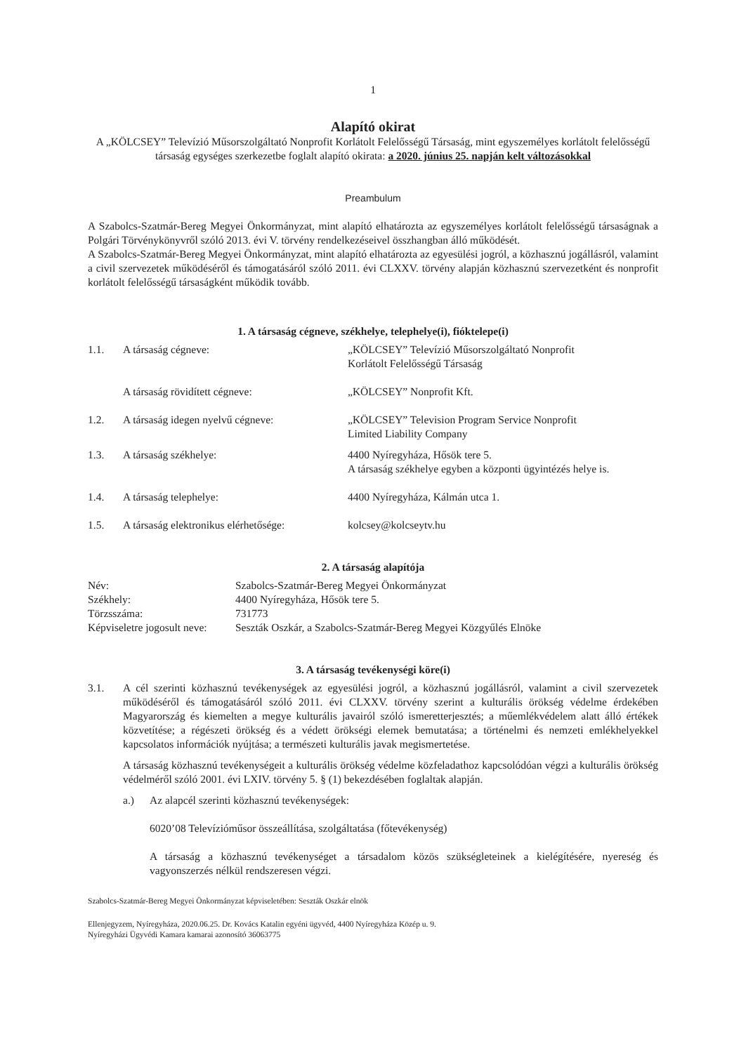1
Alapító okirat
A „KÖLCSEY” Televízió Műsorszolgáltató Nonprofit Korlátolt Felelősségű Társaság, mint egyszemélyes korlátolt felelősségű társaság egységes szerkezetbe foglalt alapító okirata: a 2020. június 25. napján kelt változásokkal
Preambulum
A Szabolcs-Szatmár-Bereg Megyei Önkormányzat, mint alapító elhatározta az egyszemélyes korlátolt felelősségű társaságnak a Polgári Törvénykönyvről szóló 2013. évi V. törvény rendelkezéseivel összhangban álló működését.
A Szabolcs-Szatmár-Bereg Megyei Önkormányzat, mint alapító elhatározta az egyesülési jogról, a közhasznú jogállásról, valamint a civil szervezetek működéséről és támogatásáról szóló 2011. évi CLXXV. törvény alapján közhasznú szervezetként és nonprofit korlátolt felelősségű társaságként működik tovább.
1. A társaság cégneve, székhelye, telephelye(i), fióktelepe(i)
| 1.1. | A társaság cégneve: | „KÖLCSEY” Televízió Műsorszolgáltató Nonprofit Korlátolt Felelősségű Társaság |
| | A társaság rövidített cégneve: | „KÖLCSEY” Nonprofit Kft. |
| 1.2. | A társaság idegen nyelvű cégneve: | „KÖLCSEY” Television Program Service Nonprofit Limited Liability Company |
| 1.3. | A társaság székhelye: | 4400 Nyíregyháza, Hősök tere 5. A társaság székhelye egyben a központi ügyintézés helye is. |
| 1.4. | A társaság telephelye: | 4400 Nyíregyháza, Kálmán utca 1. |
| 1.5. | A társaság elektronikus elérhetősége: | kolcsey@kolcseytv.hu |
2. A társaság alapítója
| Név: | Szabolcs-Szatmár-Bereg Megyei Önkormányzat |
| Székhely: | 4400 Nyíregyháza, Hősök tere 5. |
| Törzsszáma: | 731773 |
| Képviseletre jogosult neve: | Seszták Oszkár, a Szabolcs-Szatmár-Bereg Megyei Közgyűlés Elnöke |
3. A társaság tevékenységi köre(i)
3.1. A cél szerinti közhasznú tevékenységek az egyesülési jogról, a közhasznú jogállásról, valamint a civil szervezetek működéséről és támogatásáról szóló 2011. évi CLXXV. törvény szerint a kulturális örökség védelme érdekében Magyarország és kiemelten a megye kulturális javairól szóló ismeretterjesztés; a műemlékvédelem alatt álló értékek közvetítése; a régészeti örökség és a védett örökségi elemek bemutatása; a történelmi és nemzeti emlékhelyekkel kapcsolatos információk nyújtása; a természeti kulturális javak megismertetése.
A társaság közhasznú tevékenységeit a kulturális örökség védelme közfeladathoz kapcsolódóan végzi a kulturális örökség védelméről szóló 2001. évi LXIV. törvény 5. § (1) bekezdésében foglaltak alapján.
a.) Az alapcél szerinti közhasznú tevékenységek:
6020’08 Televízióműsor összeállítása, szolgáltatása (főtevékenység)
A társaság a közhasznú tevékenységet a társadalom közös szükségleteinek a kielégítésére, nyereség és vagyonszerzés nélkül rendszeresen végzi.
Szabolcs-Szatmár-Bereg Megyei Önkormányzat képviseletében: Seszták Oszkár elnök
Ellenjegyzem, Nyíregyháza, 2020.06.25. Dr. Kovács Katalin egyéni ügyvéd, 4400 Nyíregyháza Közép u. 9.
Nyíregyházi Ügyvédi Kamara kamarai azonosító 36063775